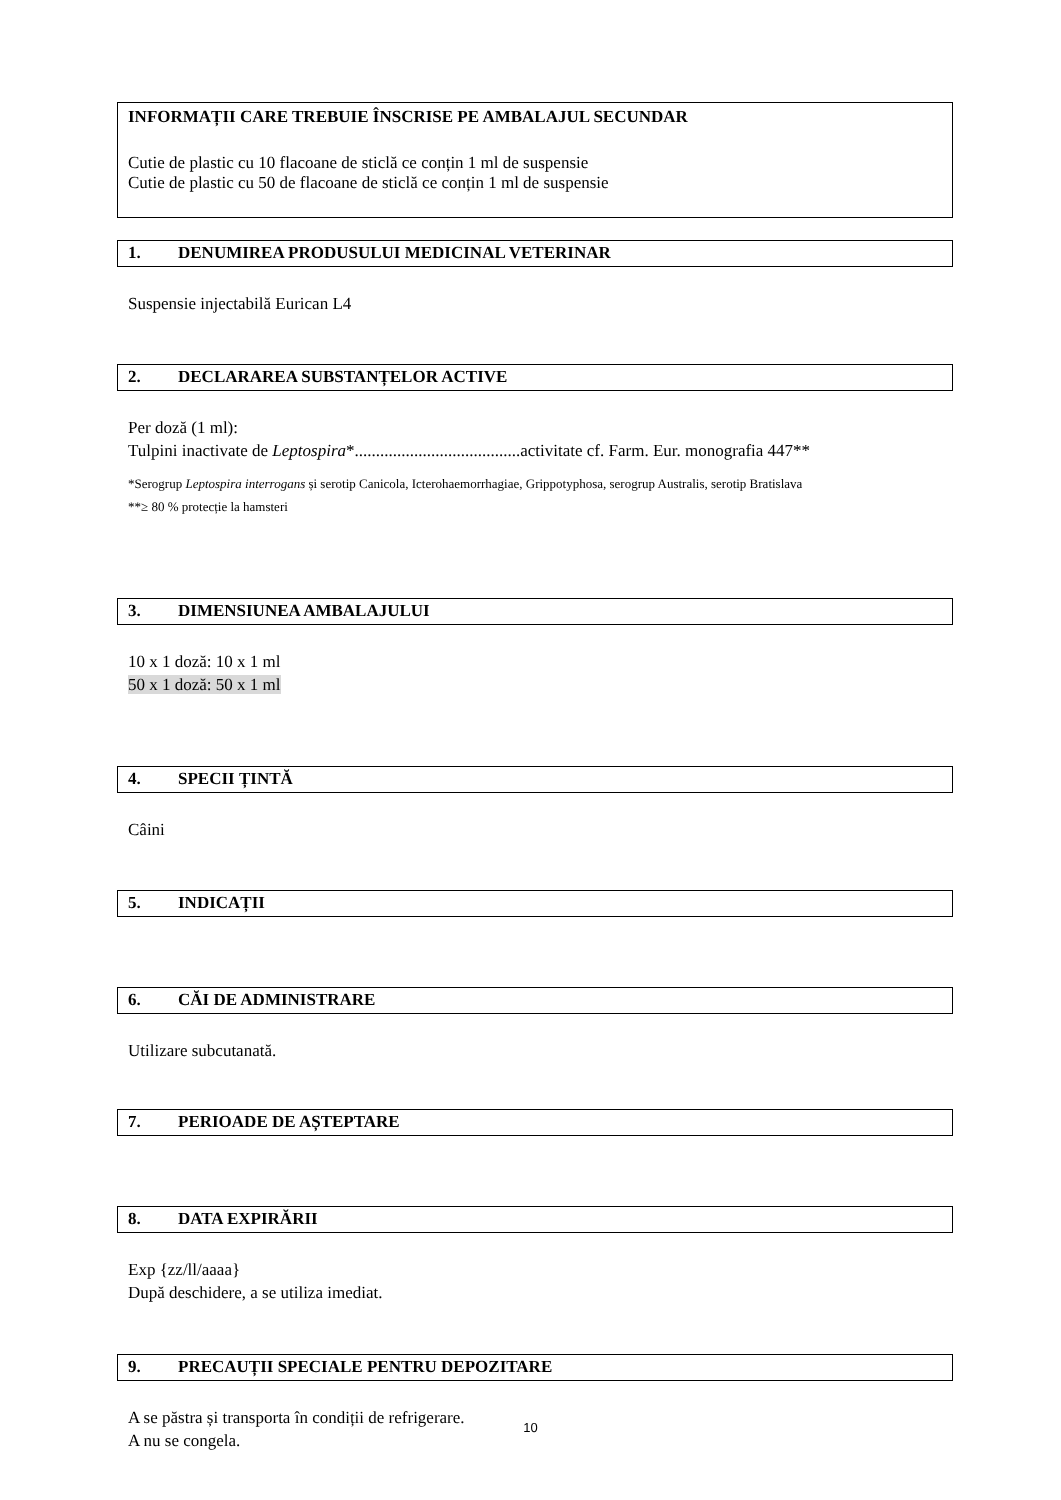INFORMAȚII CARE TREBUIE ÎNSCRISE PE AMBALAJUL SECUNDAR
Cutie de plastic cu 10 flacoane de sticlă ce conțin 1 ml de suspensie
Cutie de plastic cu 50 de flacoane de sticlă ce conțin 1 ml de suspensie
1. DENUMIREA PRODUSULUI MEDICINAL VETERINAR
Suspensie injectabilă Eurican L4
2. DECLARAREA SUBSTANȚELOR ACTIVE
Per doză (1 ml):
Tulpini inactivate de Leptospira*.......................................activitate cf. Farm. Eur. monografia 447**
*Serogrup Leptospira interrogans și serotip Canicola, Icterohaemorrhagiae, Grippotyphosa, serogrup Australis, serotip Bratislava
**≥ 80 % protecție la hamsteri
3. DIMENSIUNEA AMBALAJULUI
10 x 1 doză: 10 x 1 ml
50 x 1 doză: 50 x 1 ml
4. SPECII ȚINTĂ
Câini
5. INDICAȚII
6. CĂI DE ADMINISTRARE
Utilizare subcutanată.
7. PERIOADE DE AȘTEPTARE
8. DATA EXPIRĂRII
Exp {zz/ll/aaaa}
După deschidere, a se utiliza imediat.
9. PRECAUȚII SPECIALE PENTRU DEPOZITARE
A se păstra și transporta în condiții de refrigerare.
A nu se congela.
10